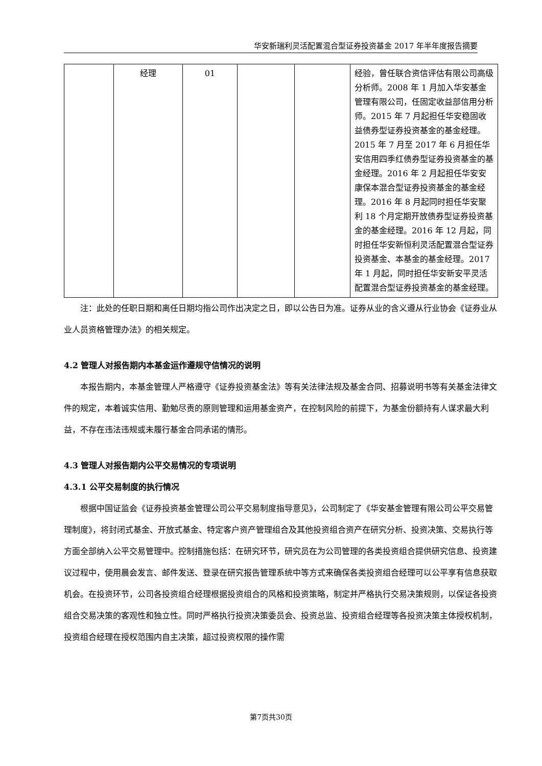华安新瑞利灵活配置混合型证券投资基金 2017 年半年度报告摘要
| | 经理 | 01 | | | 经验，曾任联合资信评估有限公司高级分析师。2008 年 1 月加入华安基金管理有限公司，任固定收益部信用分析师。2015 年 7 月起担任华安稳固收益债券型证券投资基金的基金经理。2015 年 7 月至 2017 年 6 月担任华安信用四季红债券型证券投资基金的基金经理。2016 年 2 月起担任华安安康保本混合型证券投资基金的基金经理。2016 年 8 月起同时担任华安聚利 18 个月定期开放债券型证券投资基金的基金经理。2016 年 12 月起，同时担任华安新恒利灵活配置混合型证券投资基金、本基金的基金经理。2017 年 1 月起，同时担任华安新安平灵活配置混合型证券投资基金的基金经理。 |
注：此处的任职日期和离任日期均指公司作出决定之日，即以公告日为准。证券从业的含义遵从行业协会《证券业从业人员资格管理办法》的相关规定。
4.2 管理人对报告期内本基金运作遵规守信情况的说明
本报告期内，本基金管理人严格遵守《证券投资基金法》等有关法律法规及基金合同、招募说明书等有关基金法律文件的规定，本着诚实信用、勤勉尽责的原则管理和运用基金资产，在控制风险的前提下，为基金份额持有人谋求最大利益，不存在违法违规或未履行基金合同承诺的情形。
4.3 管理人对报告期内公平交易情况的专项说明
4.3.1 公平交易制度的执行情况
根据中国证监会《证券投资基金管理公司公平交易制度指导意见》，公司制定了《华安基金管理有限公司公平交易管理制度》，将封闭式基金、开放式基金、特定客户资产管理组合及其他投资组合资产在研究分析、投资决策、交易执行等方面全部纳入公平交易管理中。控制措施包括：在研究环节，研究员在为公司管理的各类投资组合提供研究信息、投资建议过程中，使用晨会发言、邮件发送、登录在研究报告管理系统中等方式来确保各类投资组合经理可以公平享有信息获取机会。在投资环节，公司各投资组合经理根据投资组合的风格和投资策略，制定并严格执行交易决策规则，以保证各投资组合交易决策的客观性和独立性。同时严格执行投资决策委员会、投资总监、投资组合经理等各投资决策主体授权机制，投资组合经理在授权范围内自主决策，超过投资权限的操作需
第7页共30页